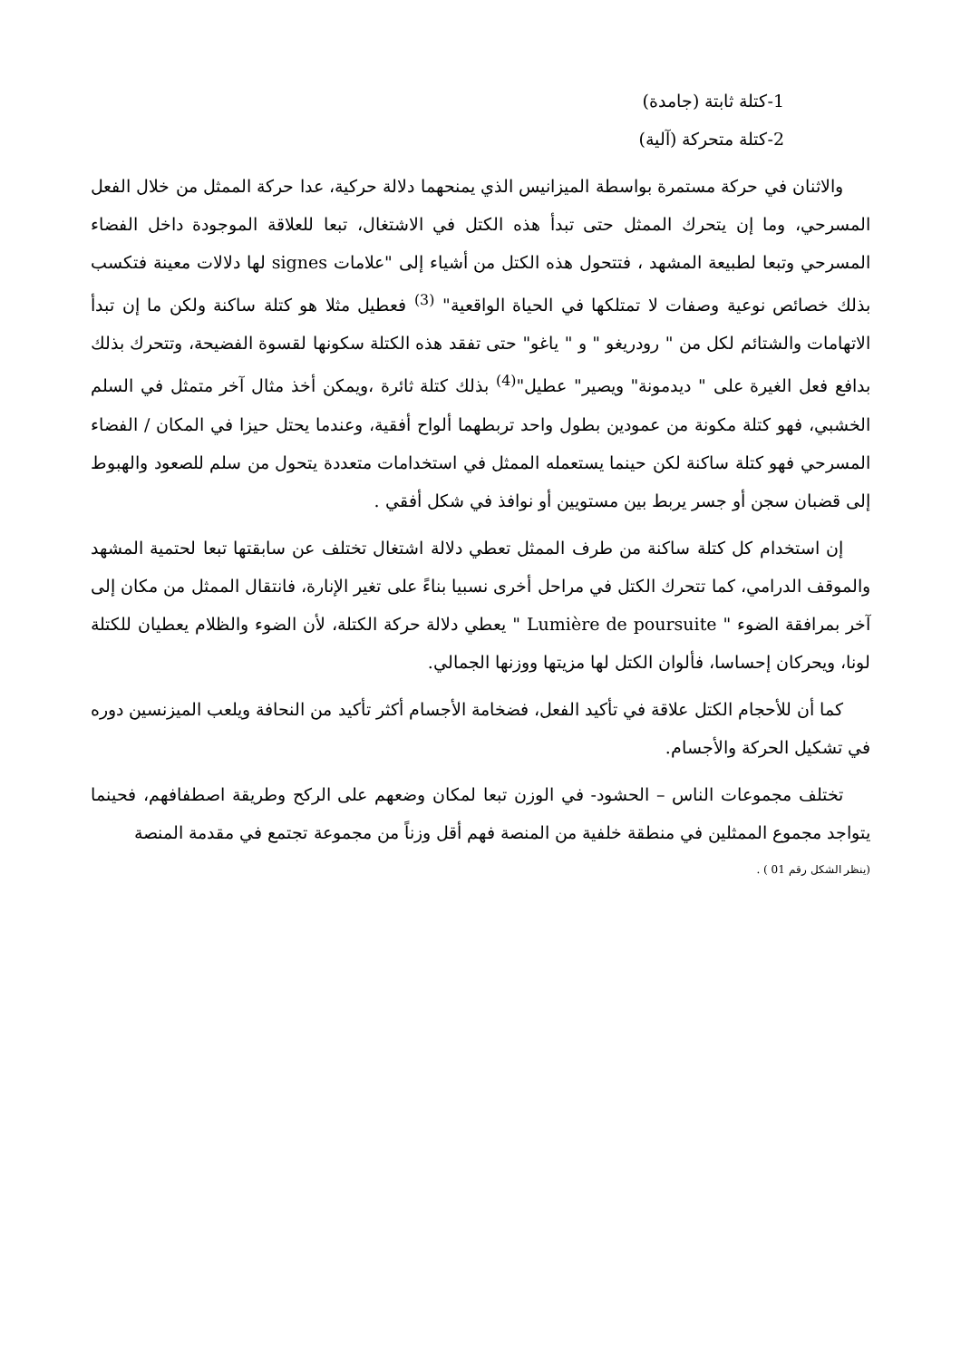1-كتلة ثابتة (جامدة)
2-كتلة متحركة (آلية)
والاثنان في حركة مستمرة بواسطة الميزانيس الذي يمنحهما دلالة حركية، عدا حركة الممثل من خلال الفعل المسرحي، وما إن يتحرك الممثل حتى تبدأ هذه الكتل في الاشتغال، تبعا للعلاقة الموجودة داخل الفضاء المسرحي وتبعا لطبيعة المشهد ، فتتحول هذه الكتل من أشياء إلى "علامات signes لها دلالات معينة فتكسب بذلك خصائص نوعية وصفات لا تمتلكها في الحياة الواقعية" <sup>(3)</sup> فعطيل مثلا هو كتلة ساكنة ولكن ما إن تبدأ الاتهامات والشتائم لكل من " رودريغو " و " ياغو" حتى تفقد هذه الكتلة سكونها لقسوة الفضيحة، وتتحرك بذلك بدافع فعل الغيرة على " ديدمونة" ويصير" عطيل"<sup>(4)</sup> بذلك كتلة ثائرة ،ويمكن أخذ مثال آخر متمثل في السلم الخشبي، فهو كتلة مكونة من عمودين بطول واحد تربطهما ألواح أفقية، وعندما يحتل حيزا في المكان / الفضاء المسرحي فهو كتلة ساكنة لكن حينما يستعمله الممثل في استخدامات متعددة يتحول من سلم للصعود والهبوط إلى قضبان سجن أو جسر يربط بين مستويين أو نوافذ في شكل أفقي .
إن استخدام كل كتلة ساكنة من طرف الممثل تعطي دلالة اشتغال تختلف عن سابقتها تبعا لحتمية المشهد والموقف الدرامي، كما تتحرك الكتل في مراحل أخرى نسبيا بناءً على تغير الإنارة، فانتقال الممثل من مكان إلى آخر بمرافقة الضوء " Lumière de poursuite " يعطي دلالة حركة الكتلة، لأن الضوء والظلام يعطيان للكتلة لونا، ويحركان إحساسا، فألوان الكتل لها مزيتها ووزنها الجمالي.
كما أن للأحجام الكتل علاقة في تأكيد الفعل، فضخامة الأجسام أكثر تأكيد من النحافة ويلعب الميزنسين دوره في تشكيل الحركة والأجسام.
تختلف مجموعات الناس – الحشود- في الوزن تبعا لمكان وضعهم على الركح وطريقة اصطفافهم، فحينما يتواجد مجموع الممثلين في منطقة خلفية من المنصة فهم أقل وزناً من مجموعة تجتمع في مقدمة المنصة
(ينظر الشكل رقم 01 ) .